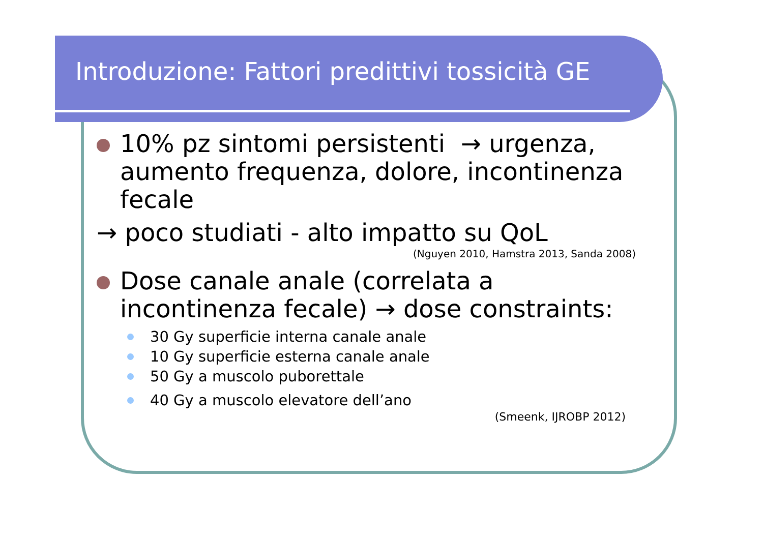Introduzione: Fattori predittivi tossicità GE
10% pz sintomi persistenti → urgenza, aumento frequenza, dolore, incontinenza fecale
→ poco studiati - alto impatto su QoL
(Nguyen 2010, Hamstra 2013, Sanda 2008)
Dose canale anale (correlata a incontinenza fecale) → dose constraints:
30 Gy superficie interna canale anale
10 Gy superficie esterna canale anale
50 Gy a muscolo puborettale
40 Gy a muscolo elevatore dell’ano
(Smeenk, IJROBP 2012)